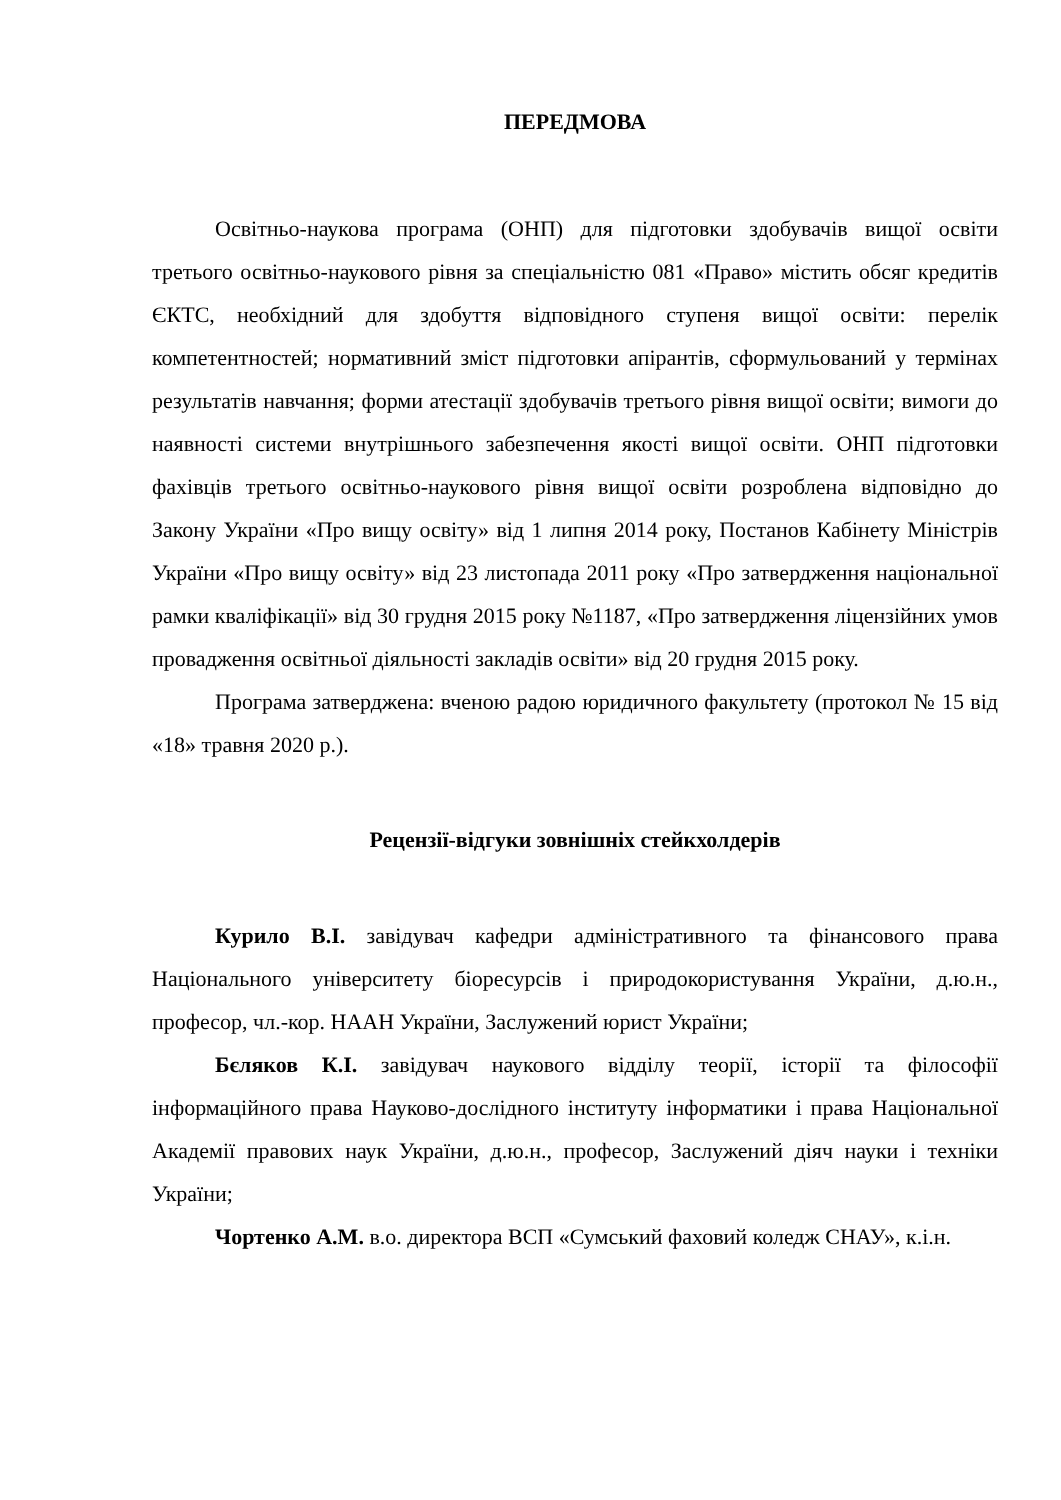ПЕРЕДМОВА
Освітньо-наукова програма (ОНП) для підготовки здобувачів вищої освіти третього освітньо-наукового рівня за спеціальністю 081 «Право» містить обсяг кредитів ЄКТС, необхідний для здобуття відповідного ступеня вищої освіти: перелік компетентностей; нормативний зміст підготовки апірантів, сформульований у термінах результатів навчання; форми атестації здобувачів третього рівня вищої освіти; вимоги до наявності системи внутрішнього забезпечення якості вищої освіти. ОНП підготовки фахівців третього освітньо-наукового рівня вищої освіти розроблена відповідно до Закону України «Про вищу освіту» від 1 липня 2014 року, Постанов Кабінету Міністрів України «Про вищу освіту» від 23 листопада 2011 року «Про затвердження національної рамки кваліфікації» від 30 грудня 2015 року №1187, «Про затвердження ліцензійних умов провадження освітньої діяльності закладів освіти» від 20 грудня 2015 року.
Програма затверджена: вченою радою юридичного факультету (протокол № 15 від «18» травня 2020 р.).
Рецензії-відгуки зовнішніх стейкхолдерів
Курило В.І. завідувач кафедри адміністративного та фінансового права Національного університету біоресурсів і природокористування України, д.ю.н., професор, чл.-кор. НААН України, Заслужений юрист України;
Бєляков К.І. завідувач наукового відділу теорії, історії та філософії інформаційного права Науково-дослідного інституту інформатики і права Національної Академії правових наук України, д.ю.н., професор, Заслужений діяч науки і техніки України;
Чортенко А.М. в.о. директора ВСП «Сумський фаховий коледж СНАУ», к.і.н.